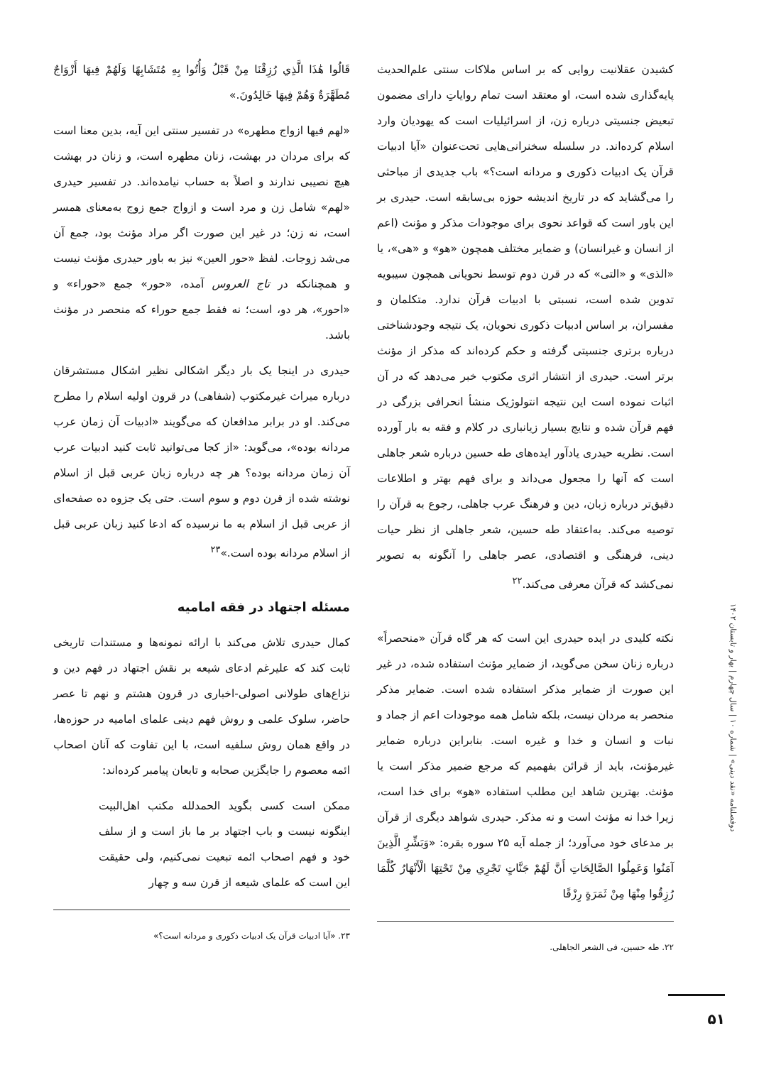کشیدن عقلانیت روایی که بر اساس ملاکات سنتی علم‌الحدیث پایه‌گذاری شده است، او معتقد است تمام روایاتِ دارای مضمون تبعیض جنسیتی درباره زن، از اسرائیلیات است که یهودیان وارد اسلام کرده‌اند. در سلسله سخنرانی‌هایی تحت‌عنوان «آیا ادبیات قرآن یک ادبیات ذکوری و مردانه است؟» باب جدیدی از مباحثی را می‌گشاید که در تاریخ اندیشه حوزه بی‌سابقه است. حیدری بر این باور است که قواعد نحوی برای موجودات مذکر و مؤنث (اعم از انسان و غیرانسان) و ضمایر مختلف همچون «هو» و «هی»، یا «الذی» و «التی» که در قرن دوم توسط نحویانی همچون سیبویه تدوین شده است، نسبتی با ادبیات قرآن ندارد. متکلمان و مفسران، بر اساس ادبیات ذکوری نحویان، یک نتیجه وجودشناختی درباره برتری جنسیتی گرفته و حکم کرده‌اند که مذکر از مؤنث برتر است. حیدری از انتشار اثری مکتوب خبر می‌دهد که در آن اثبات نموده است این نتیجه انتولوژیک منشأ انحرافی بزرگی در فهم قرآن شده و نتایج بسیار زیانباری در کلام و فقه به بار آورده است. نظریه حیدری یادآور ایده‌های طه حسین درباره شعر جاهلی است که آنها را مجعول می‌داند و برای فهم بهتر و اطلاعات دقیق‌تر درباره زبان، دین و فرهنگ عرب جاهلی، رجوع به قرآن را توصیه می‌کند. به‌اعتقاد طه حسین، شعر جاهلی از نظر حیات دینی، فرهنگی و اقتصادی، عصر جاهلی را آنگونه به تصویر نمی‌کشد که قرآن معرفی می‌کند.<sup>۲۲</sup>
نکته کلیدی در ایده حیدری این است که هر گاه قرآن «منحصراً» درباره زنان سخن می‌گوید، از ضمایر مؤنث استفاده شده، در غیر این صورت از ضمایر مذکر استفاده شده است. ضمایر مذکر منحصر به مردان نیست، بلکه شامل همه موجودات اعم از جماد و نبات و انسان و خدا و غیره است. بنابراین درباره ضمایر غیرمؤنث، باید از قرائن بفهمیم که مرجع ضمیر مذکر است یا مؤنث. بهترین شاهد این مطلب استفاده «هو» برای خدا است، زیرا خدا نه مؤنث است و نه مذکر. حیدری شواهد دیگری از قرآن بر مدعای خود می‌آورد؛ از جمله آیه ۲۵ سوره بقره: «وَبَشِّرِ الَّذِينَ آمَنُوا وَعَمِلُوا الصَّالِحَاتِ أَنَّ لَهُمْ جَنَّاتٍ تَجْرِي مِنْ تَحْتِهَا الْأَنْهَارُ كُلَّمَا رُزِقُوا مِنْهَا مِنْ ثَمَرَةٍ رِزْقًا
۲۲. طه حسین، فی الشعر الجاهلی.
قَالُوا هَٰذَا الَّذِي رُزِقْنَا مِنْ قَبْلُ وَأُتُوا بِهِ مُتَشَابِهًا وَلَهُمْ فِيهَا أَزْوَاجٌ مُطَهَّرَةٌ وَهُمْ فِيهَا خَالِدُونَ.»
«لهم فیها ازواج مطهره» در تفسیر سنتی این آیه، بدین معنا است که برای مردان در بهشت، زنان مطهره است، و زنان در بهشت هیچ نصیبی ندارند و اصلاً به حساب نیامده‌اند. در تفسیر حیدری «لهم» شامل زن و مرد است و ازواج جمع زوج به‌معنای همسر است، نه زن؛ در غیر این صورت اگر مراد مؤنث بود، جمع آن می‌شد زوجات. لفظ «حور العین» نیز به باور حیدری مؤنث نیست و همچنانکه در تاج العروس آمده، «حور» جمع «حوراء» و «احور»، هر دو، است؛ نه فقط جمع حوراء که منحصر در مؤنث باشد.
حیدری در اینجا یک بار دیگر اشکالی نظیر اشکال مستشرقان درباره میراث غیرمکتوب (شفاهی) در قرون اولیه اسلام را مطرح می‌کند. او در برابر مدافعان که می‌گویند «ادبیات آن زمان عرب مردانه بوده»، می‌گوید: «از کجا می‌توانید ثابت کنید ادبیات عرب آن زمان مردانه بوده؟ هر چه درباره زبان عربی قبل از اسلام نوشته شده از قرن دوم و سوم است. حتی یک جزوه ده صفحه‌ای از عربی قبل از اسلام به ما نرسیده که ادعا کنید زبان عربی قبل از اسلام مردانه بوده است.»<sup>۲۳</sup>
مسئله اجتهاد در فقه امامیه
کمال حیدری تلاش می‌کند با ارائه نمونه‌ها و مستندات تاریخی ثابت کند که علیرغم ادعای شیعه بر نقش اجتهاد در فهم دین و نزاع‌های طولانی اصولی-اخباری در قرون هشتم و نهم تا عصر حاضر، سلوک علمی و روش فهم دینی علمای امامیه در حوزه‌ها، در واقع همان روش سلفیه است، با این تفاوت که آنان اصحاب ائمه معصوم را جایگزین صحابه و تابعان پیامبر کرده‌اند:
ممکن است کسی بگوید الحمدلله مکتب اهل‌البیت اینگونه نیست و باب اجتهاد بر ما باز است و از سلف خود و فهم اصحاب ائمه تبعیت نمی‌کنیم، ولی حقیقت این است که علمای شیعه از قرن سه و چهار
۲۳. «آیا ادبیات قرآن یک ادبیات ذکوری و مردانه است؟»
دوفصلنامه «نقد دینی» | شماره ۱۰ | سال چهارم | بهار و تابستان ۱۴۰۲
۵۱